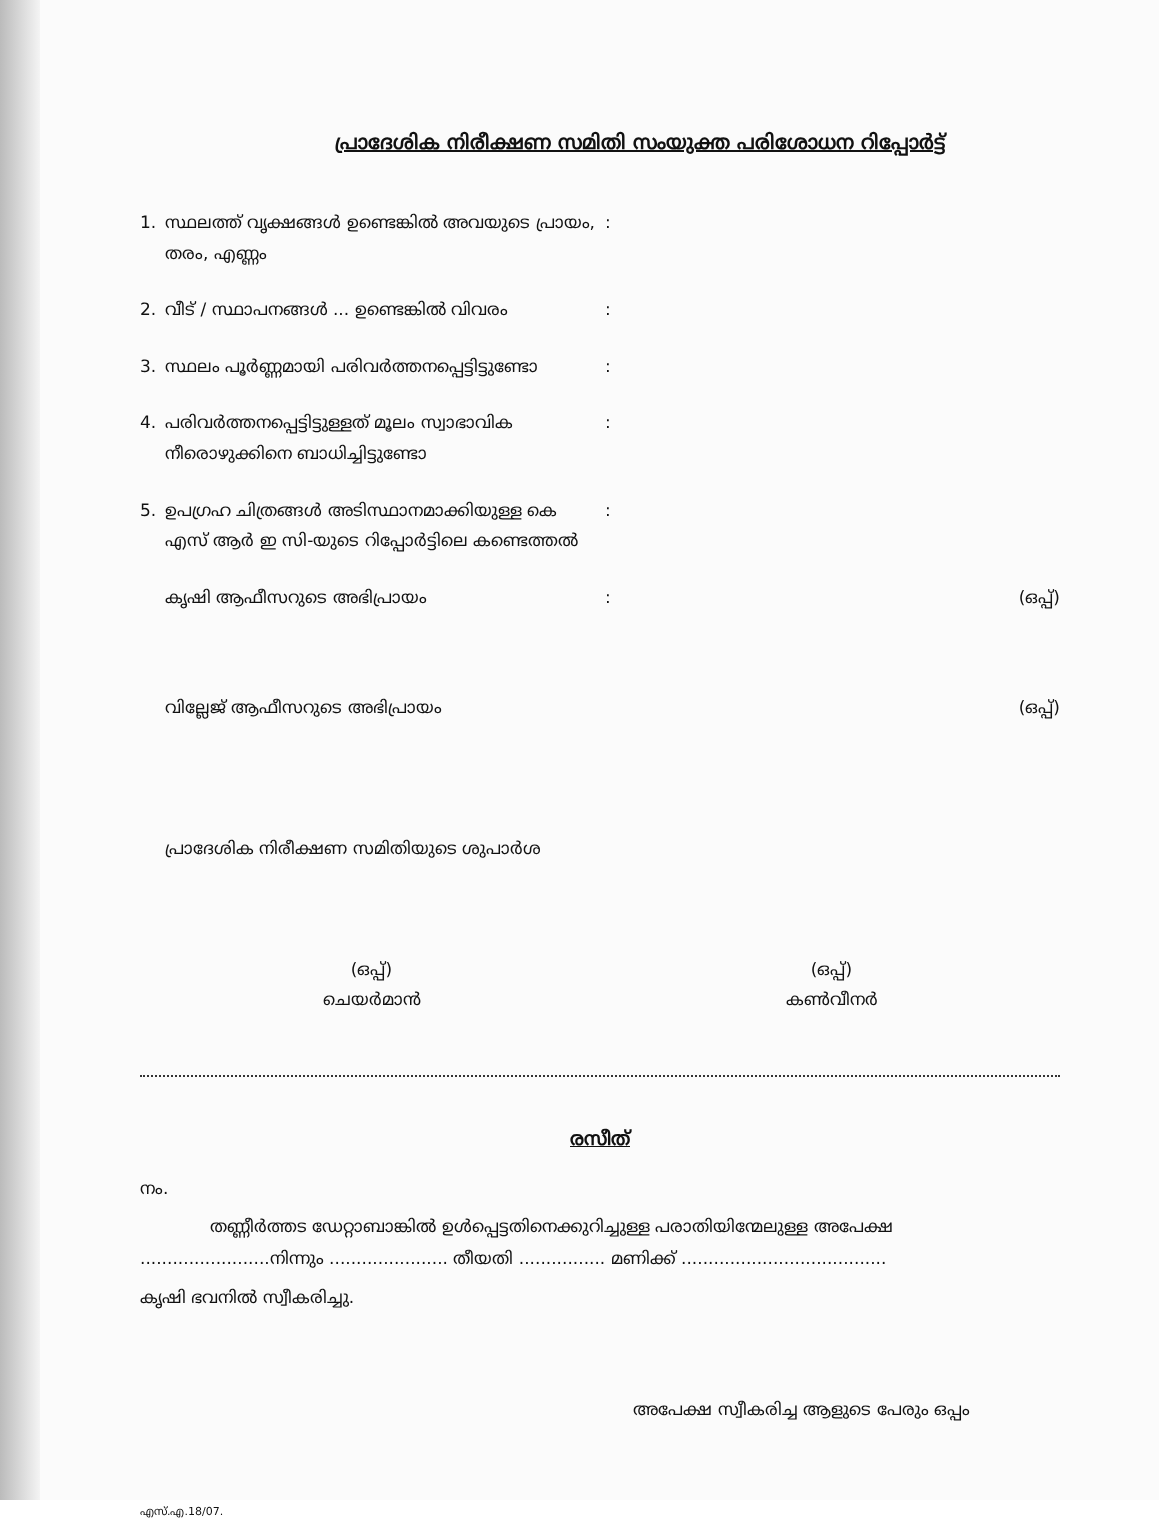പ്രാദേശിക നിരീക്ഷണ സമിതി സംയുക്ത പരിശോധന റിപ്പോർട്ട്
1. സ്ഥലത്ത് വൃക്ഷങ്ങൾ ഉണ്ടെങ്കിൽ അവയുടെ പ്രായം, തരം, എണ്ണം:
2. വീട് / സ്ഥാപനങ്ങൾ ... ഉണ്ടെങ്കിൽ വിവരം:
3. സ്ഥലം പൂർണ്ണമായി പരിവർത്തനപ്പെട്ടിട്ടുണ്ടോ:
4. പരിവർത്തനപ്പെട്ടിട്ടുള്ളത് മൂലം സ്വാഭാവിക നീരൊഴുക്കിനെ ബാധിച്ചിട്ടുണ്ടോ:
5. ഉപഗ്രഹ ചിത്രങ്ങൾ അടിസ്ഥാനമാക്കിയുള്ള കെ എസ് ആർ ഇ സി-യുടെ റിപ്പോർട്ടിലെ കണ്ടെത്തൽ:
കൃഷി ആഫീസറുടെ അഭിപ്രായം: (ഒപ്പ്)
വില്ലേജ് ആഫീസറുടെ അഭിപ്രായം (ഒപ്പ്)
പ്രാദേശിക നിരീക്ഷണ സമിതിയുടെ ശുപാർശ
(ഒപ്പ്)
ചെയർമാൻ
(ഒപ്പ്)
കൺവീനർ
രസീത്
നം.
തണ്ണീർത്തട ഡേറ്റാബാങ്കിൽ ഉൾപ്പെട്ടതിനെക്കുറിച്ചുള്ള പരാതിയിന്മേലുള്ള അപേക്ഷ ........................നിന്നും ...................... തീയതി ................ മണിക്ക് ......................................
കൃഷി ഭവനിൽ സ്വീകരിച്ചു.
അപേക്ഷ സ്വീകരിച്ച ആളുടെ പേരും ഒപ്പം
എസ്.എ.18/07.